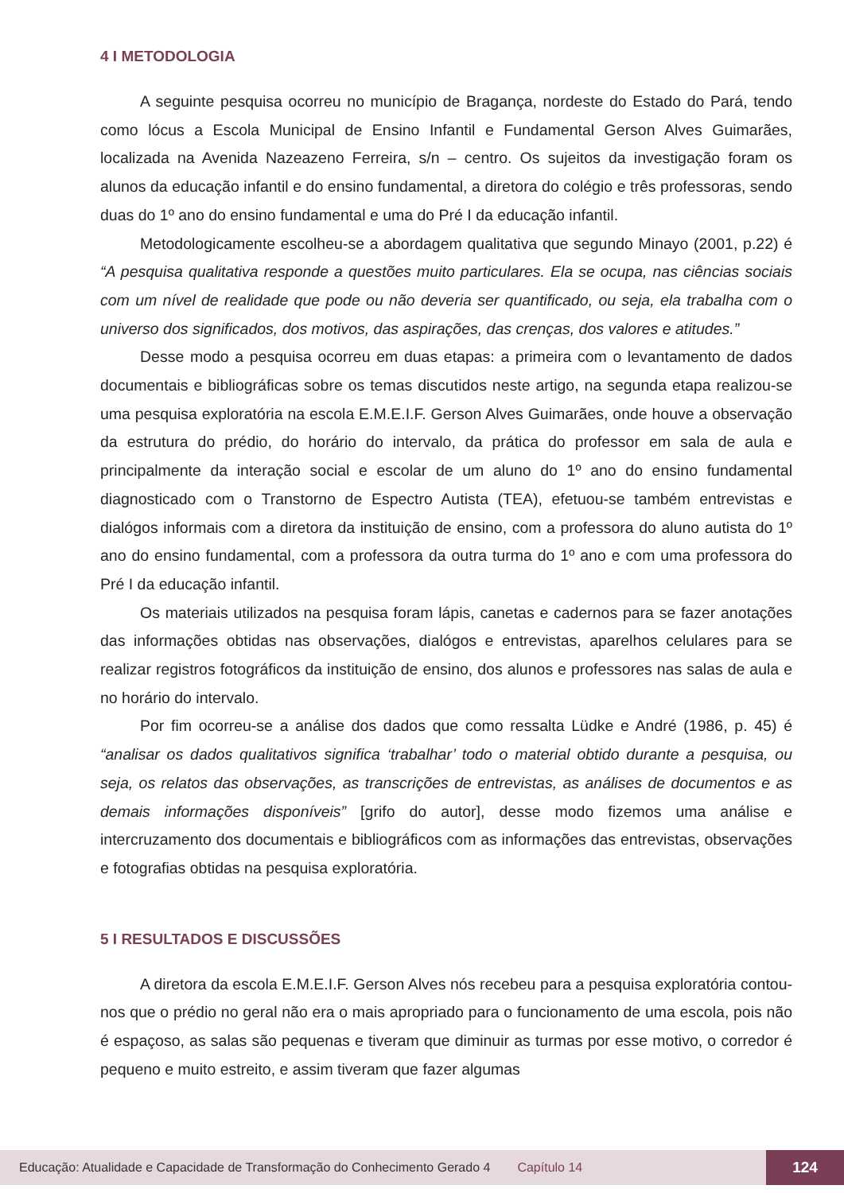4 I METODOLOGIA
A seguinte pesquisa ocorreu no município de Bragança, nordeste do Estado do Pará, tendo como lócus a Escola Municipal de Ensino Infantil e Fundamental Gerson Alves Guimarães, localizada na Avenida Nazeazeno Ferreira, s/n – centro. Os sujeitos da investigação foram os alunos da educação infantil e do ensino fundamental, a diretora do colégio e três professoras, sendo duas do 1º ano do ensino fundamental e uma do Pré I da educação infantil.
Metodologicamente escolheu-se a abordagem qualitativa que segundo Minayo (2001, p.22) é “A pesquisa qualitativa responde a questões muito particulares. Ela se ocupa, nas ciências sociais com um nível de realidade que pode ou não deveria ser quantificado, ou seja, ela trabalha com o universo dos significados, dos motivos, das aspirações, das crenças, dos valores e atitudes.”
Desse modo a pesquisa ocorreu em duas etapas: a primeira com o levantamento de dados documentais e bibliográficas sobre os temas discutidos neste artigo, na segunda etapa realizou-se uma pesquisa exploratória na escola E.M.E.I.F. Gerson Alves Guimarães, onde houve a observação da estrutura do prédio, do horário do intervalo, da prática do professor em sala de aula e principalmente da interação social e escolar de um aluno do 1º ano do ensino fundamental diagnosticado com o Transtorno de Espectro Autista (TEA), efetuou-se também entrevistas e dialógos informais com a diretora da instituição de ensino, com a professora do aluno autista do 1º ano do ensino fundamental, com a professora da outra turma do 1º ano e com uma professora do Pré I da educação infantil.
Os materiais utilizados na pesquisa foram lápis, canetas e cadernos para se fazer anotações das informações obtidas nas observações, dialógos e entrevistas, aparelhos celulares para se realizar registros fotográficos da instituição de ensino, dos alunos e professores nas salas de aula e no horário do intervalo.
Por fim ocorreu-se a análise dos dados que como ressalta Lüdke e André (1986, p. 45) é “analisar os dados qualitativos significa ‘trabalhar’ todo o material obtido durante a pesquisa, ou seja, os relatos das observações, as transcrições de entrevistas, as análises de documentos e as demais informações disponíveis” [grifo do autor], desse modo fizemos uma análise e intercruzamento dos documentais e bibliográficos com as informações das entrevistas, observações e fotografias obtidas na pesquisa exploratória.
5 I RESULTADOS E DISCUSSÕES
A diretora da escola E.M.E.I.F. Gerson Alves nós recebeu para a pesquisa exploratória contou-nos que o prédio no geral não era o mais apropriado para o funcionamento de uma escola, pois não é espaçoso, as salas são pequenas e tiveram que diminuir as turmas por esse motivo, o corredor é pequeno e muito estreito, e assim tiveram que fazer algumas
Educação: Atualidade e Capacidade de Transformação do Conhecimento Gerado 4 Capítulo 14 124